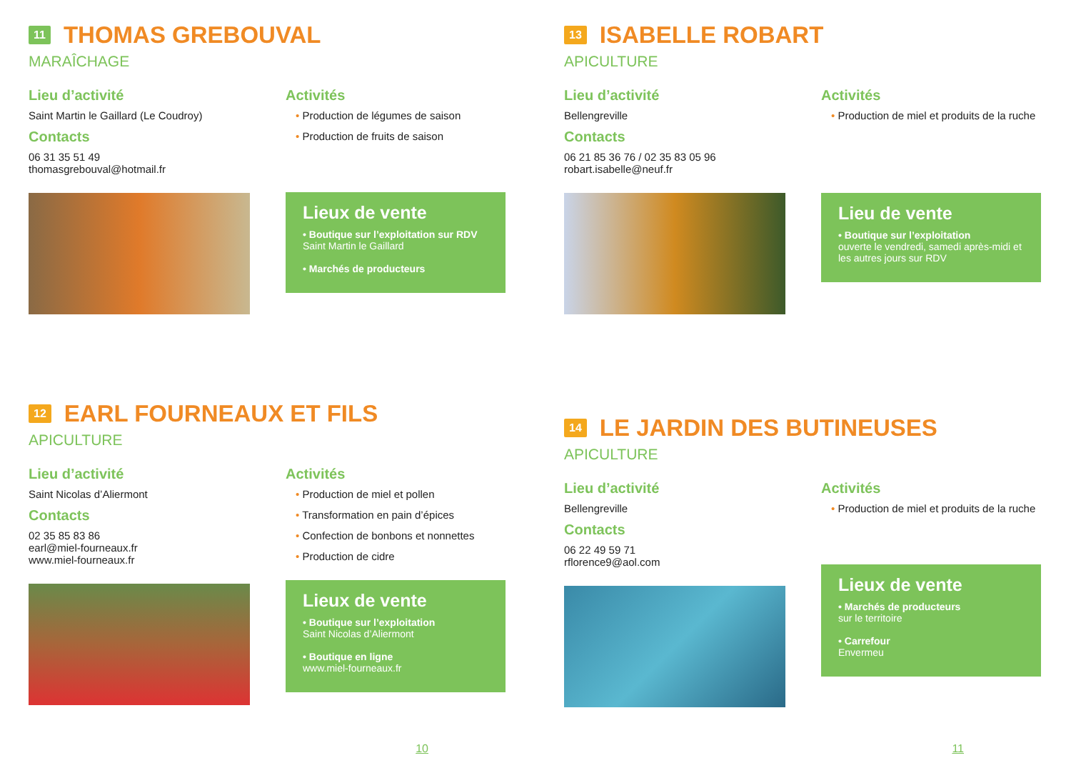11 THOMAS GREBOUVAL
MARAÎCHAGE
Lieu d’activité
Saint Martin le Gaillard (Le Coudroy)
Contacts
06 31 35 51 49
thomasgrebouval@hotmail.fr
Activités
• Production de légumes de saison
• Production de fruits de saison
Lieux de vente
• Boutique sur l’exploitation sur RDV
Saint Martin le Gaillard
• Marchés de producteurs
13 ISABELLE ROBART
APICULTURE
Lieu d’activité
Bellengreville
Contacts
06 21 85 36 76 / 02 35 83 05 96
robart.isabelle@neuf.fr
Activités
• Production de miel et produits de la ruche
Lieu de vente
• Boutique sur l’exploitation
ouverte le vendredi, samedi après-midi et les autres jours sur RDV
12 EARL FOURNEAUX ET FILS
APICULTURE
Lieu d’activité
Saint Nicolas d’Aliermont
Contacts
02 35 85 83 86
earl@miel-fourneaux.fr
www.miel-fourneaux.fr
Activités
• Production de miel et pollen
• Transformation en pain d’épices
• Confection de bonbons et nonnettes
• Production de cidre
Lieux de vente
• Boutique sur l’exploitation
Saint Nicolas d’Aliermont
• Boutique en ligne
www.miel-fourneaux.fr
10
14 LE JARDIN DES BUTINEUSES
APICULTURE
Lieu d’activité
Bellengreville
Contacts
06 22 49 59 71
rflorence9@aol.com
Activités
• Production de miel et produits de la ruche
Lieux de vente
• Marchés de producteurs
sur le territoire
• Carrefour
Envermeu
11